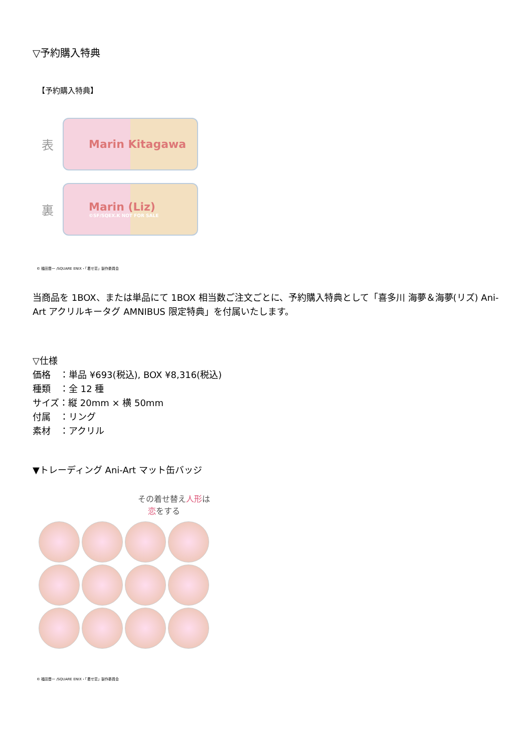▽予約購入特典
【予約購入特典】
表
Marin Kitagawa
裏
Marin (Liz)
©SF/SQEX.K NOT FOR SALE
© 福田晋一 /SQUARE ENIX・「着せ恋」製作委員会
当商品を 1BOX、または単品にて 1BOX 相当数ご注文ごとに、予約購入特典として「喜多川 海夢＆海夢(リズ) Ani-Art アクリルキータグ AMNIBUS 限定特典」を付属いたします。
▽仕様
価格　：単品 ¥693(税込), BOX ¥8,316(税込)
種類　：全 12 種
サイズ：縦 20mm × 横 50mm
付属　：リング
素材　：アクリル
▼トレーディング Ani-Art マット缶バッジ
その着せ替え人形は
恋をする
© 福田晋一 /SQUARE ENIX・「着せ恋」製作委員会